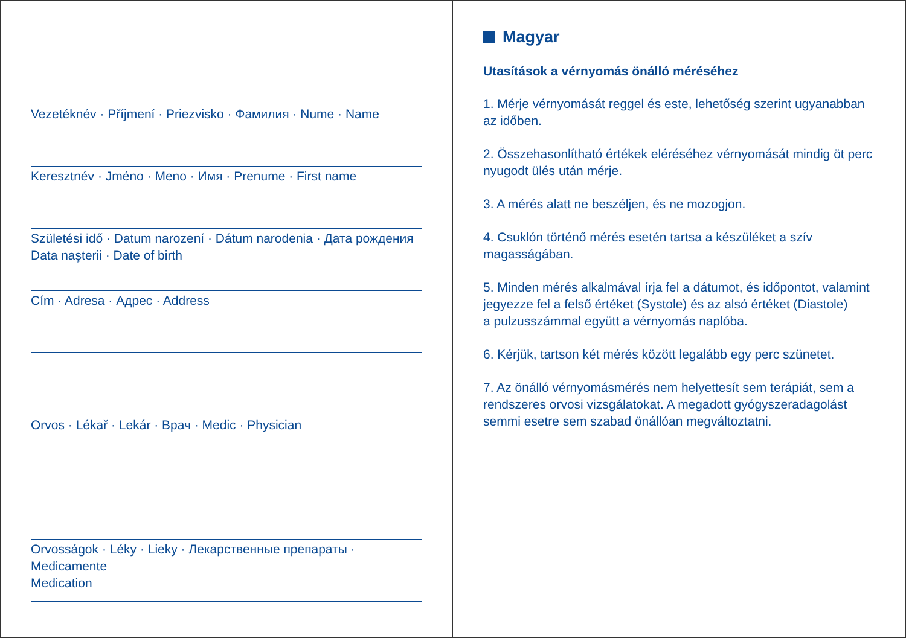Vezetéknév · Příjmení · Priezvisko · Фамилия · Nume · Name
Keresztnév · Jméno · Meno · Имя · Prenume · First name
Születési idő · Datum narození · Dátum narodenia · Дата рождения
Data naşterii · Date of birth
Cím · Adresa · Адрес · Address
Orvos · Lékař · Lekár · Врач · Medic · Physician
Orvosságok · Léky · Lieky · Лекарственные препараты · Medicamente
Medication
Magyar
Utasítások a vérnyomás önálló méréséhez
1. Mérje vérnyomását reggel és este, lehetőség szerint ugyanabban az időben.
2. Összehasonlítható értékek eléréséhez vérnyomását mindig öt perc nyugodt ülés után mérje.
3. A mérés alatt ne beszéljen, és ne mozogjon.
4. Csuklón történő mérés esetén tartsa a készüléket a szív magasságában.
5. Minden mérés alkalmával írja fel a dátumot, és időpontot, valamint jegyezze fel a felső értéket (Systole) és az alsó értéket (Diastole)
a pulzusszámmal együtt a vérnyomás naplóba.
6. Kérjük, tartson két mérés között legalább egy perc szünetet.
7. Az önálló vérnyomásmérés nem helyettesít sem terápiát, sem a rendszeres orvosi vizsgálatokat. A megadott gyógyszeradagolást semmi esetre sem szabad önállóan megváltoztatni.